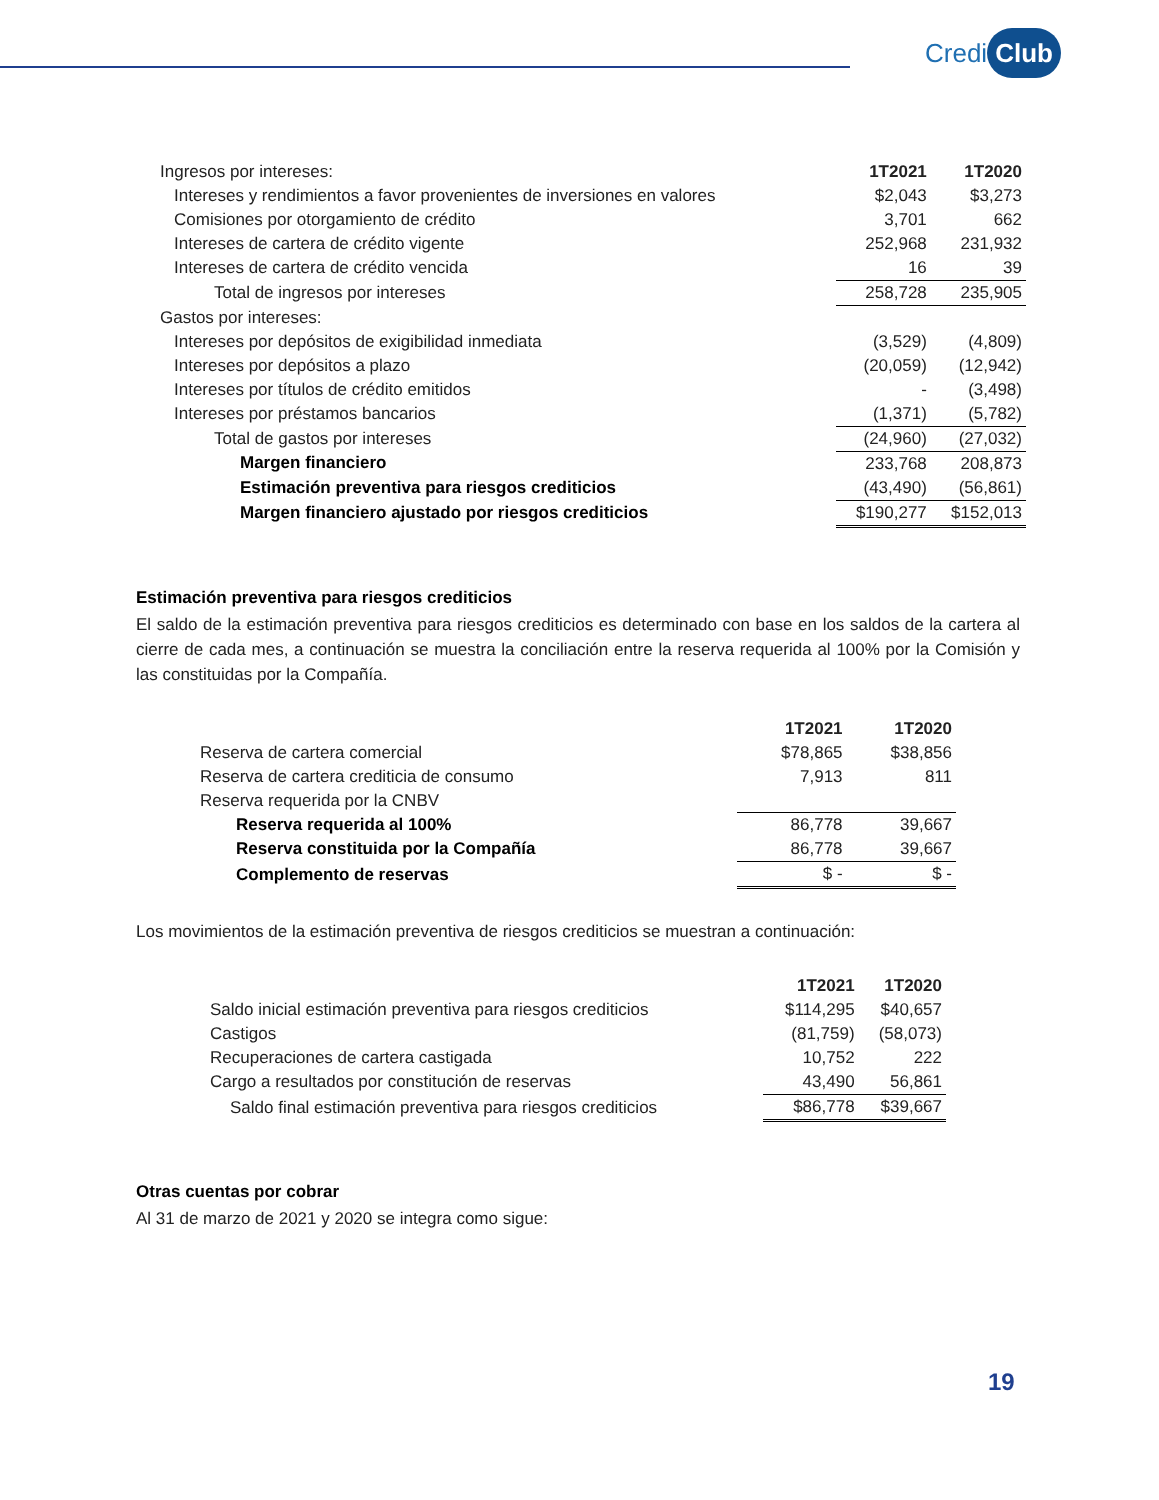Credi Club
| Ingresos por intereses: | 1T2021 | 1T2020 |
| Intereses y rendimientos a favor provenientes de inversiones en valores | $2,043 | $3,273 |
| Comisiones por otorgamiento de crédito | 3,701 | 662 |
| Intereses de cartera de crédito vigente | 252,968 | 231,932 |
| Intereses de cartera de crédito vencida | 16 | 39 |
| Total de ingresos por intereses | 258,728 | 235,905 |
| Gastos por intereses: | | |
| Intereses por depósitos de exigibilidad inmediata | (3,529) | (4,809) |
| Intereses por depósitos a plazo | (20,059) | (12,942) |
| Intereses por títulos de crédito emitidos | - | (3,498) |
| Intereses por préstamos bancarios | (1,371) | (5,782) |
| Total de gastos por intereses | (24,960) | (27,032) |
| Margen financiero | 233,768 | 208,873 |
| Estimación preventiva para riesgos crediticios | (43,490) | (56,861) |
| Margen financiero ajustado por riesgos crediticios | $190,277 | $152,013 |
Estimación preventiva para riesgos crediticios
El saldo de la estimación preventiva para riesgos crediticios es determinado con base en los saldos de la cartera al cierre de cada mes, a continuación se muestra la conciliación entre la reserva requerida al 100% por la Comisión y las constituidas por la Compañía.
| | 1T2021 | 1T2020 |
| Reserva de cartera comercial | $78,865 | $38,856 |
| Reserva de cartera crediticia de consumo | 7,913 | 811 |
| Reserva requerida por la CNBV | | |
| Reserva requerida al 100% | 86,778 | 39,667 |
| Reserva constituida por la Compañía | 86,778 | 39,667 |
| Complemento de reservas | $ - | $ - |
Los movimientos de la estimación preventiva de riesgos crediticios se muestran a continuación:
| | 1T2021 | 1T2020 |
| Saldo inicial estimación preventiva para riesgos crediticios | $114,295 | $40,657 |
| Castigos | (81,759) | (58,073) |
| Recuperaciones de cartera castigada | 10,752 | 222 |
| Cargo a resultados por constitución de reservas | 43,490 | 56,861 |
| Saldo final estimación preventiva para riesgos crediticios | $86,778 | $39,667 |
Otras cuentas por cobrar
Al 31 de marzo de 2021 y 2020 se integra como sigue:
19